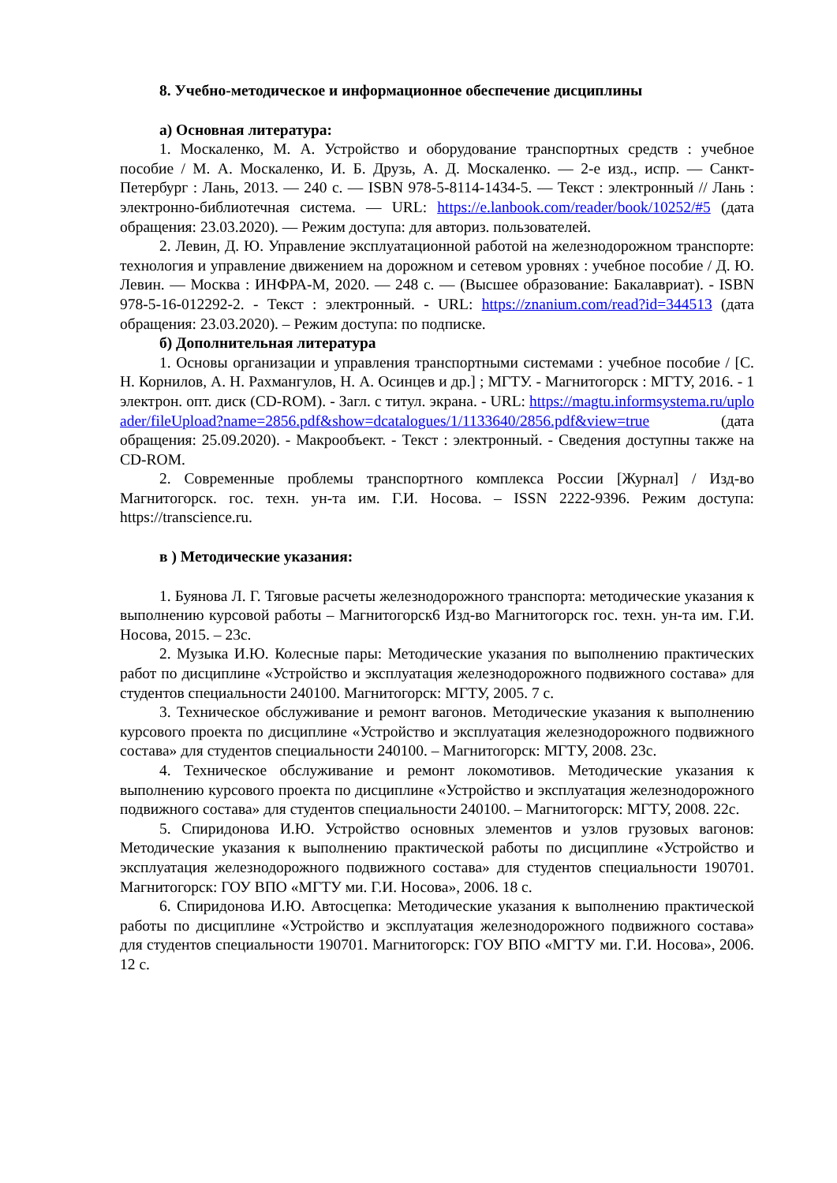8. Учебно-методическое и информационное обеспечение дисциплины
а) Основная литература:
1. Москаленко, М. А. Устройство и оборудование транспортных средств : учебное пособие / М. А. Москаленко, И. Б. Друзь, А. Д. Москаленко. — 2-е изд., испр. — Санкт-Петербург : Лань, 2013. — 240 с. — ISBN 978-5-8114-1434-5. — Текст : электронный // Лань : электронно-библиотечная система. — URL: https://e.lanbook.com/reader/book/10252/#5 (дата обращения: 23.03.2020). — Режим доступа: для авториз. пользователей.
2. Левин, Д. Ю. Управление эксплуатационной работой на железнодорожном транспорте: технология и управление движением на дорожном и сетевом уровнях : учебное пособие / Д. Ю. Левин. — Москва : ИНФРА-М, 2020. — 248 с. — (Высшее образование: Бакалавриат). - ISBN 978-5-16-012292-2. - Текст : электронный. - URL: https://znanium.com/read?id=344513 (дата обращения: 23.03.2020). – Режим доступа: по подписке.
б) Дополнительная литература
1. Основы организации и управления транспортными системами : учебное пособие / [С. Н. Корнилов, А. Н. Рахмангулов, Н. А. Осинцев и др.] ; МГТУ. - Магнитогорск : МГТУ, 2016. - 1 электрон. опт. диск (CD-ROM). - Загл. с титул. экрана. - URL: https://magtu.informsystema.ru/uploader/fileUpload?name=2856.pdf&show=dcatalogues/1/1133640/2856.pdf&view=true (дата обращения: 25.09.2020). - Макрообъект. - Текст : электронный. - Сведения доступны также на CD-ROM.
2. Современные проблемы транспортного комплекса России [Журнал] / Изд-во Магнитогорск. гос. техн. ун-та им. Г.И. Носова. – ISSN 2222-9396. Режим доступа: https://transcience.ru.
в ) Методические указания:
1. Буянова Л. Г. Тяговые расчеты железнодорожного транспорта: методические указания к выполнению курсовой работы – Магнитогорск6 Изд-во Магнитогорск гос. техн. ун-та им. Г.И. Носова, 2015. – 23с.
2. Музыка И.Ю. Колесные пары: Методические указания по выполнению практических работ по дисциплине «Устройство и эксплуатация железнодорожного подвижного состава» для студентов специальности 240100. Магнитогорск: МГТУ, 2005. 7 с.
3. Техническое обслуживание и ремонт вагонов. Методические указания к выполнению курсового проекта по дисциплине «Устройство и эксплуатация железнодорожного подвижного состава» для студентов специальности 240100. – Магнитогорск: МГТУ, 2008. 23с.
4. Техническое обслуживание и ремонт локомотивов. Методические указания к выполнению курсового проекта по дисциплине «Устройство и эксплуатация железнодорожного подвижного состава» для студентов специальности 240100. – Магнитогорск: МГТУ, 2008. 22с.
5. Спиридонова И.Ю. Устройство основных элементов и узлов грузовых вагонов: Методические указания к выполнению практической работы по дисциплине «Устройство и эксплуатация железнодорожного подвижного состава» для студентов специальности 190701. Магнитогорск: ГОУ ВПО «МГТУ ми. Г.И. Носова», 2006. 18 с.
6. Спиридонова И.Ю. Автосцепка: Методические указания к выполнению практической работы по дисциплине «Устройство и эксплуатация железнодорожного подвижного состава» для студентов специальности 190701. Магнитогорск: ГОУ ВПО «МГТУ ми. Г.И. Носова», 2006. 12 с.